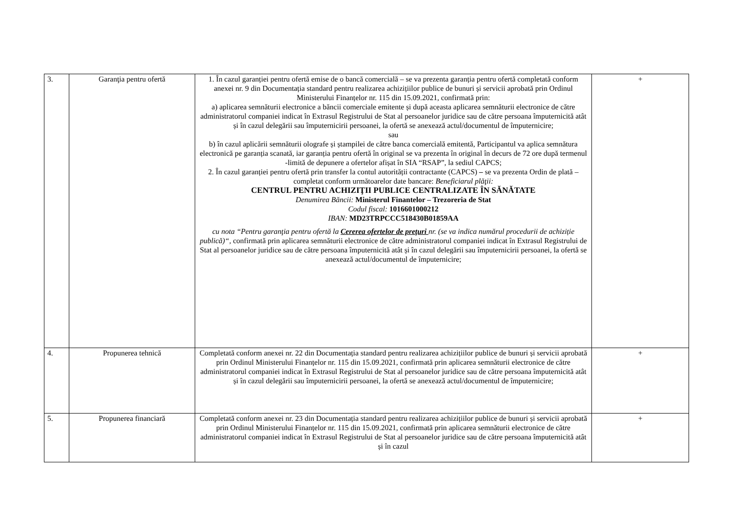| 3. | Garanţia pentru ofertă | 1. În cazul garanției pentru ofertă emise de o bancă comercială – se va prezenta garanția pentru ofertă completată conform anexei nr. 9 din Documentația standard pentru realizarea achizițiilor publice de bunuri și servicii aprobată prin Ordinul Ministerului Finanțelor nr. 115 din 15.09.2021, confirmată prin: a) aplicarea semnăturii electronice a băncii comerciale emitente și după aceasta aplicarea semnăturii electronice de către administratorul companiei indicat în Extrasul Registrului de Stat al persoanelor juridice sau de către persoana împuternicită atât și în cazul delegării sau împuternicirii persoanei, la ofertă se anexează actul/documentul de împuternicire; sau b) în cazul aplicării semnăturii olografe și ștampilei de către banca comercială emitentă, Participantul va aplica semnătura electronică pe garanția scanată, iar garanția pentru ofertă în original se va prezenta în original în decurs de 72 ore după termenul -limită de depunere a ofertelor afișat în SIA “RSAP”, la sediul CAPCS; 2. În cazul garanției pentru ofertă prin transfer la contul autorității contractante (CAPCS) – se va prezenta Ordin de plată – completat conform următoarelor date bancare: Beneficiarul plăţii: CENTRUL PENTRU ACHIZIŢII PUBLICE CENTRALIZATE ÎN SĂNĂTATE Denumirea Băncii: Ministerul Finantelor – Trezoreria de Stat Codul fiscal: 1016601000212 IBAN: MD23TRPCCC518430B01859AA cu nota “Pentru garanţia pentru ofertă la Cererea ofertelor de preţuri nr. (se va indica numărul procedurii de achiziție publică)“ , confirmată prin aplicarea semnăturii electronice de către administratorul companiei indicat în Extrasul Registrului de Stat al persoanelor juridice sau de către persoana împuternicită atât și în cazul delegării sau împuternicirii persoanei, la ofertă se anexează actul/documentul de împuternicire; | + |
| 4. | Propunerea tehnică | Completată conform anexei nr. 22 din Documentația standard pentru realizarea achizițiilor publice de bunuri și servicii aprobată prin Ordinul Ministerului Finanțelor nr. 115 din 15.09.2021, confirmată prin aplicarea semnăturii electronice de către administratorul companiei indicat în Extrasul Registrului de Stat al persoanelor juridice sau de către persoana împuternicită atât și în cazul delegării sau împuternicirii persoanei, la ofertă se anexează actul/documentul de împuternicire; | + |
| 5. | Propunerea financiară | Completată conform anexei nr. 23 din Documentația standard pentru realizarea achizițiilor publice de bunuri și servicii aprobată prin Ordinul Ministerului Finanțelor nr. 115 din 15.09.2021, confirmată prin aplicarea semnăturii electronice de către administratorul companiei indicat în Extrasul Registrului de Stat al persoanelor juridice sau de către persoana împuternicită atât și în cazul | + |